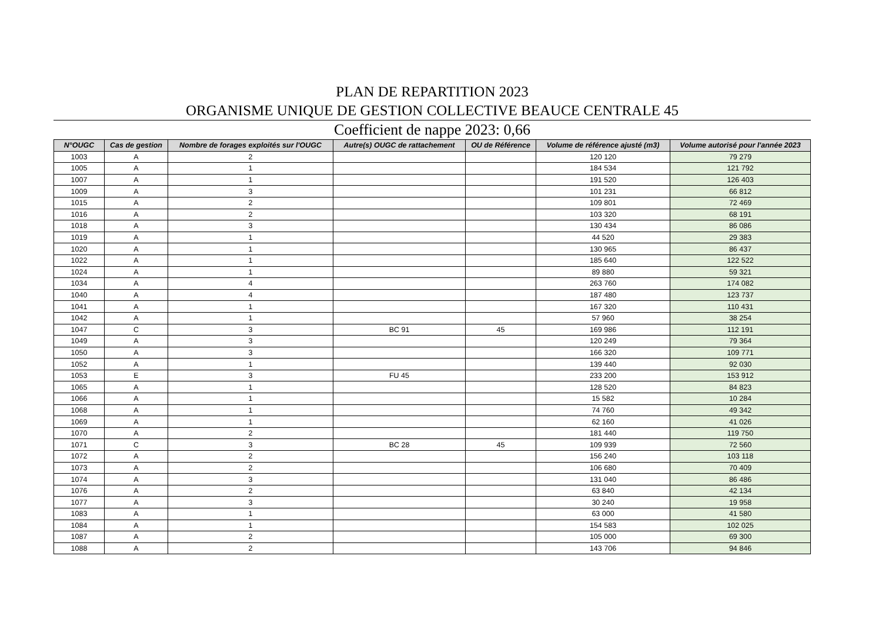PLAN DE REPARTITION 2023
ORGANISME UNIQUE DE GESTION COLLECTIVE BEAUCE CENTRALE 45
Coefficient de nappe 2023: 0,66
| N°OUGC | Cas de gestion | Nombre de forages exploités sur l'OUGC | Autre(s) OUGC de rattachement | OU de Référence | Volume de référence ajusté (m3) | Volume autorisé pour l'année 2023 |
| --- | --- | --- | --- | --- | --- | --- |
| 1003 | A | 2 | | | 120 120 | 79 279 |
| 1005 | A | 1 | | | 184 534 | 121 792 |
| 1007 | A | 1 | | | 191 520 | 126 403 |
| 1009 | A | 3 | | | 101 231 | 66 812 |
| 1015 | A | 2 | | | 109 801 | 72 469 |
| 1016 | A | 2 | | | 103 320 | 68 191 |
| 1018 | A | 3 | | | 130 434 | 86 086 |
| 1019 | A | 1 | | | 44 520 | 29 383 |
| 1020 | A | 1 | | | 130 965 | 86 437 |
| 1022 | A | 1 | | | 185 640 | 122 522 |
| 1024 | A | 1 | | | 89 880 | 59 321 |
| 1034 | A | 4 | | | 263 760 | 174 082 |
| 1040 | A | 4 | | | 187 480 | 123 737 |
| 1041 | A | 1 | | | 167 320 | 110 431 |
| 1042 | A | 1 | | | 57 960 | 38 254 |
| 1047 | C | 3 | BC 91 | 45 | 169 986 | 112 191 |
| 1049 | A | 3 | | | 120 249 | 79 364 |
| 1050 | A | 3 | | | 166 320 | 109 771 |
| 1052 | A | 1 | | | 139 440 | 92 030 |
| 1053 | E | 3 | FU 45 | | 233 200 | 153 912 |
| 1065 | A | 1 | | | 128 520 | 84 823 |
| 1066 | A | 1 | | | 15 582 | 10 284 |
| 1068 | A | 1 | | | 74 760 | 49 342 |
| 1069 | A | 1 | | | 62 160 | 41 026 |
| 1070 | A | 2 | | | 181 440 | 119 750 |
| 1071 | C | 3 | BC 28 | 45 | 109 939 | 72 560 |
| 1072 | A | 2 | | | 156 240 | 103 118 |
| 1073 | A | 2 | | | 106 680 | 70 409 |
| 1074 | A | 3 | | | 131 040 | 86 486 |
| 1076 | A | 2 | | | 63 840 | 42 134 |
| 1077 | A | 3 | | | 30 240 | 19 958 |
| 1083 | A | 1 | | | 63 000 | 41 580 |
| 1084 | A | 1 | | | 154 583 | 102 025 |
| 1087 | A | 2 | | | 105 000 | 69 300 |
| 1088 | A | 2 | | | 143 706 | 94 846 |